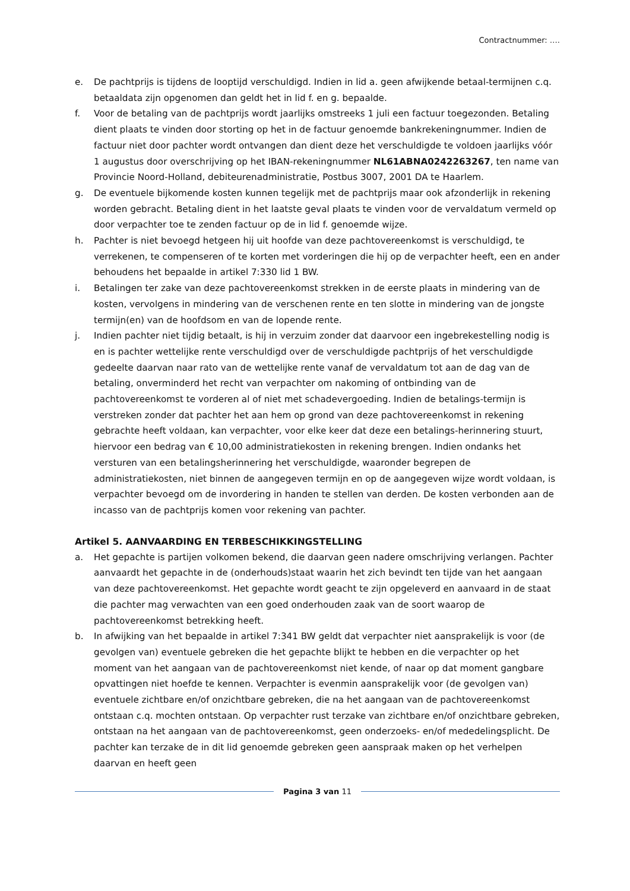Contractnummer: ….
e. De pachtprijs is tijdens de looptijd verschuldigd. Indien in lid a. geen afwijkende betaal-termijnen c.q. betaaldata zijn opgenomen dan geldt het in lid f. en g. bepaalde.
f. Voor de betaling van de pachtprijs wordt jaarlijks omstreeks 1 juli een factuur toegezonden. Betaling dient plaats te vinden door storting op het in de factuur genoemde bankrekeningnummer. Indien de factuur niet door pachter wordt ontvangen dan dient deze het verschuldigde te voldoen jaarlijks vóór 1 augustus door overschrijving op het IBAN-rekeningnummer NL61ABNA0242263267, ten name van Provincie Noord-Holland, debiteurenadministratie, Postbus 3007, 2001 DA te Haarlem.
g. De eventuele bijkomende kosten kunnen tegelijk met de pachtprijs maar ook afzonderlijk in rekening worden gebracht. Betaling dient in het laatste geval plaats te vinden voor de vervaldatum vermeld op door verpachter toe te zenden factuur op de in lid f. genoemde wijze.
h. Pachter is niet bevoegd hetgeen hij uit hoofde van deze pachtovereenkomst is verschuldigd, te verrekenen, te compenseren of te korten met vorderingen die hij op de verpachter heeft, een en ander behoudens het bepaalde in artikel 7:330 lid 1 BW.
i. Betalingen ter zake van deze pachtovereenkomst strekken in de eerste plaats in mindering van de kosten, vervolgens in mindering van de verschenen rente en ten slotte in mindering van de jongste termijn(en) van de hoofdsom en van de lopende rente.
j. Indien pachter niet tijdig betaalt, is hij in verzuim zonder dat daarvoor een ingebrekestelling nodig is en is pachter wettelijke rente verschuldigd over de verschuldigde pachtprijs of het verschuldigde gedeelte daarvan naar rato van de wettelijke rente vanaf de vervaldatum tot aan de dag van de betaling, onverminderd het recht van verpachter om nakoming of ontbinding van de pachtovereenkomst te vorderen al of niet met schadevergoeding. Indien de betalings-termijn is verstreken zonder dat pachter het aan hem op grond van deze pachtovereenkomst in rekening gebrachte heeft voldaan, kan verpachter, voor elke keer dat deze een betalings-herinnering stuurt, hiervoor een bedrag van € 10,00 administratiekosten in rekening brengen. Indien ondanks het versturen van een betalingsherinnering het verschuldigde, waaronder begrepen de administratiekosten, niet binnen de aangegeven termijn en op de aangegeven wijze wordt voldaan, is verpachter bevoegd om de invordering in handen te stellen van derden. De kosten verbonden aan de incasso van de pachtprijs komen voor rekening van pachter.
Artikel 5. AANVAARDING EN TERBESCHIKKINGSTELLING
a. Het gepachte is partijen volkomen bekend, die daarvan geen nadere omschrijving verlangen. Pachter aanvaardt het gepachte in de (onderhouds)staat waarin het zich bevindt ten tijde van het aangaan van deze pachtovereenkomst. Het gepachte wordt geacht te zijn opgeleverd en aanvaard in de staat die pachter mag verwachten van een goed onderhouden zaak van de soort waarop de pachtovereenkomst betrekking heeft.
b. In afwijking van het bepaalde in artikel 7:341 BW geldt dat verpachter niet aansprakelijk is voor (de gevolgen van) eventuele gebreken die het gepachte blijkt te hebben en die verpachter op het moment van het aangaan van de pachtovereenkomst niet kende, of naar op dat moment gangbare opvattingen niet hoefde te kennen. Verpachter is evenmin aansprakelijk voor (de gevolgen van) eventuele zichtbare en/of onzichtbare gebreken, die na het aangaan van de pachtovereenkomst ontstaan c.q. mochten ontstaan. Op verpachter rust terzake van zichtbare en/of onzichtbare gebreken, ontstaan na het aangaan van de pachtovereenkomst, geen onderzoeks- en/of mededelingsplicht. De pachter kan terzake de in dit lid genoemde gebreken geen aanspraak maken op het verhelpen daarvan en heeft geen
Pagina 3 van 11